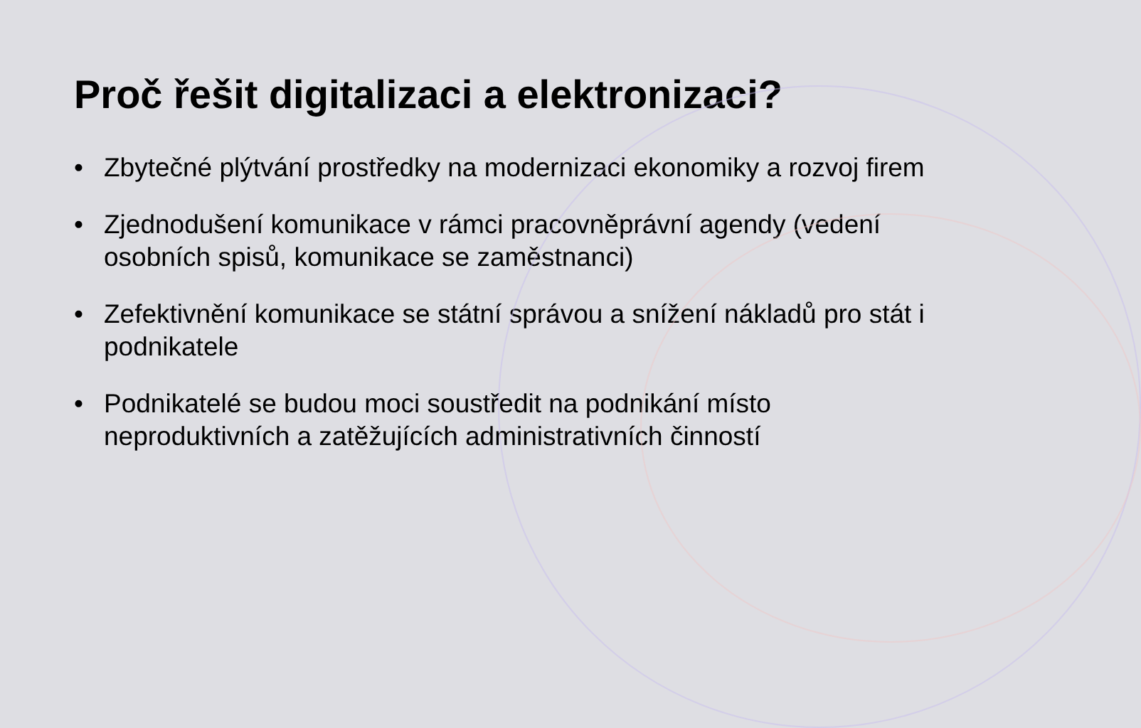Proč řešit digitalizaci a elektronizaci?
• Zbytečné plýtvání prostředky na modernizaci ekonomiky a rozvoj firem
• Zjednodušení komunikace v rámci pracovněprávní agendy (vedení osobních spisů, komunikace se zaměstnanci)
• Zefektivnění komunikace se státní správou a snížení nákladů pro stát i podnikatele
• Podnikatelé se budou moci soustředit na podnikání místo neproduktivních a zatěžujících administrativních činností